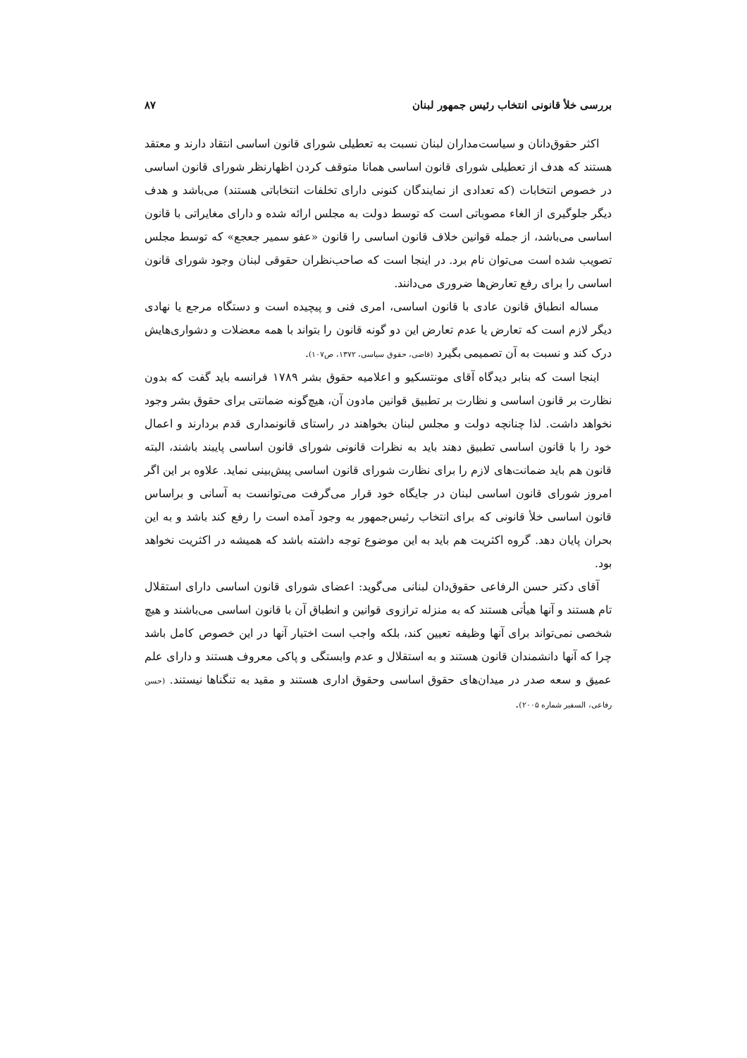بررسی خلأ قانونی انتخاب رئیس جمهور لبنان ۸۷
اکثر حقوق‌دانان و سیاست‌مداران لبنان نسبت به تعطیلی شورای قانون اساسی انتقاد دارند و معتقد هستند که هدف از تعطیلی شورای قانون اساسی همانا متوقف کردن اظهارنظر شورای قانون اساسی در خصوص انتخابات (که تعدادی از نمایندگان کنونی دارای تخلفات انتخاباتی هستند) می‌باشد و هدف دیگر جلوگیری از الغاء مصوباتی است که توسط دولت به مجلس ارائه شده و دارای مغایراتی با قانون اساسی می‌باشد، از جمله قوانین خلاف قانون اساسی را قانون «عفو سمیر جعجع» که توسط مجلس تصویب شده است می‌توان نام برد. در اینجا است که صاحب‌نظران حقوقی لبنان وجود شورای قانون اساسی را برای رفع تعارض‌ها ضروری می‌دانند.
مساله انطباق قانون عادی با قانون اساسی، امری فنی و پیچیده است و دستگاه مرجع یا نهادی دیگر لازم است که تعارض یا عدم تعارض این دو گونه قانون را بتواند با همه معضلات و دشواری‌هایش درک کند و نسبت به آن تصمیمی بگیرد (قاضی، حقوق سیاسی، ۱۳۷۲، ص۱۰۷).
اینجا است که بنابر دیدگاه آقای مونتسکیو و اعلامیه حقوق بشر ۱۷۸۹ فرانسه باید گفت که بدون نظارت بر قانون اساسی و نظارت بر تطبیق قوانین مادون آن، هیچ‌گونه ضمانتی برای حقوق بشر وجود نخواهد داشت. لذا چنانچه دولت و مجلس لبنان بخواهند در راستای قانونمداری قدم بردارند و اعمال خود را با قانون اساسی تطبیق دهند باید به نظرات قانونی شورای قانون اساسی پایبند باشند، البته قانون هم باید ضمانت‌های لازم را برای نظارت شورای قانون اساسی پیش‌بینی نماید. علاوه بر این اگر امروز شورای قانون اساسی لبنان در جایگاه خود قرار می‌گرفت می‌توانست به آسانی و براساس قانون اساسی خلأ قانونی که برای انتخاب رئیس‌جمهور به وجود آمده است را رفع کند باشد و به این بحران پایان دهد. گروه اکثریت هم باید به این موضوع توجه داشته باشد که همیشه در اکثریت نخواهد بود.
آقای دکتر حسن الرفاعی حقوق‌دان لبنانی می‌گوید: اعضای شورای قانون اساسی دارای استقلال تام هستند و آنها هیأتی هستند که به منزله ترازوی قوانین و انطباق آن با قانون اساسی می‌باشند و هیچ شخصی نمی‌تواند برای آنها وظیفه تعیین کند، بلکه واجب است اختیار آنها در این خصوص کامل باشد چرا که آنها دانشمندان قانون هستند و به استقلال و عدم وابستگی و پاکی معروف هستند و دارای علم عمیق و سعه صدر در میدان‌های حقوق اساسی وحقوق اداری هستند و مقید به تنگناها نیستند. (حسن رفاعی، السفیر شماره ۲۰۰۵).